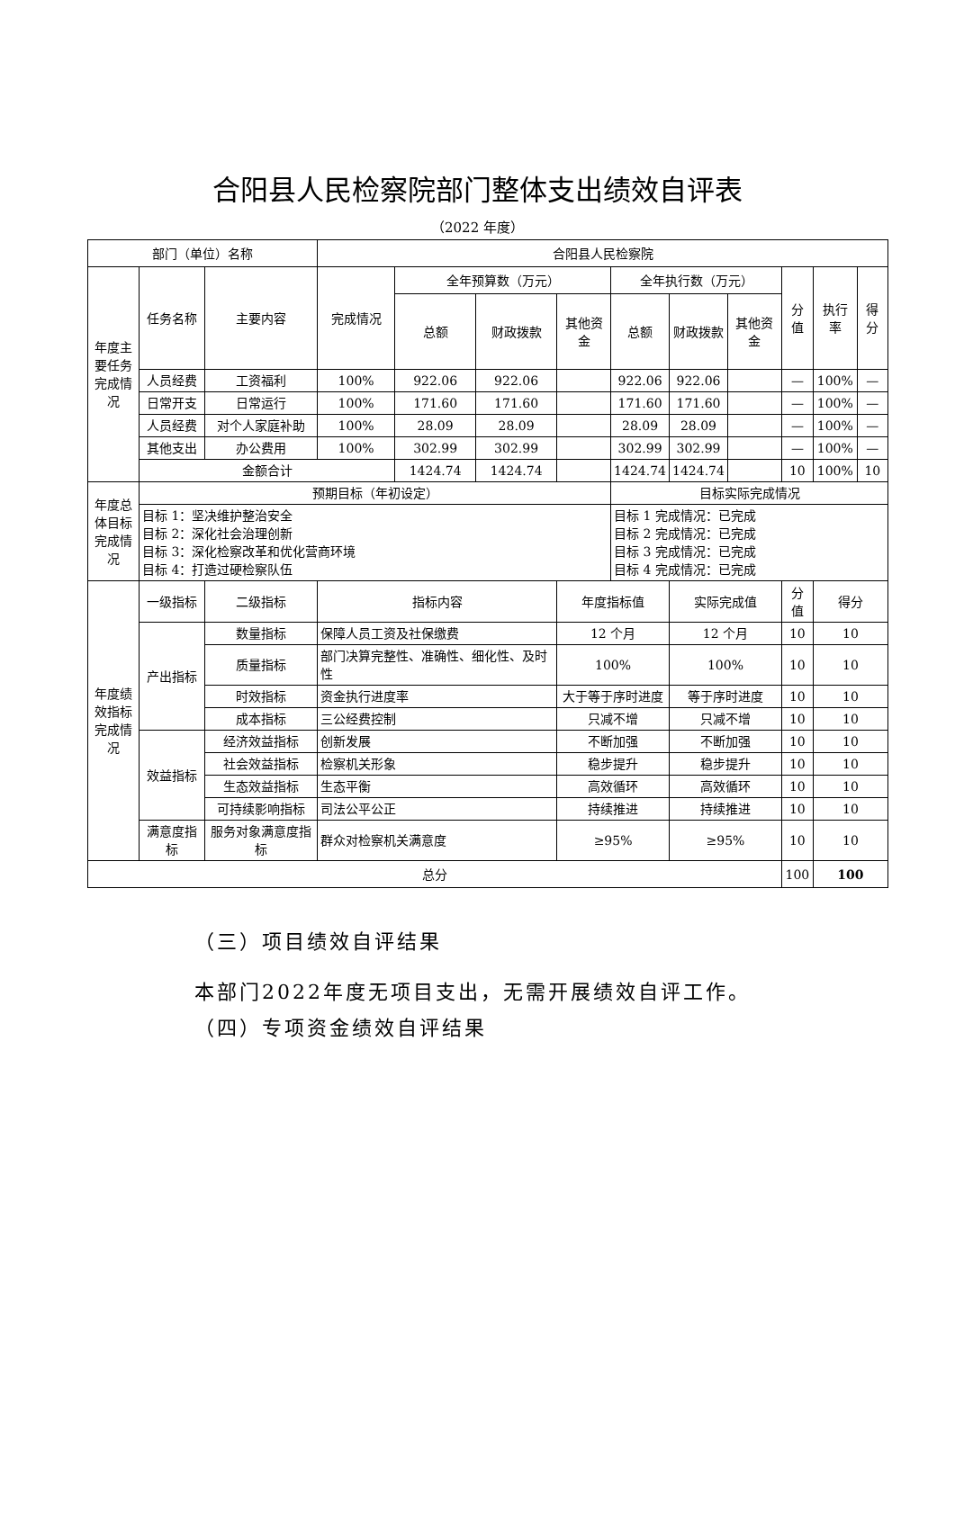合阳县人民检察院部门整体支出绩效自评表
（2022 年度）
| 部门（单位）名称 | | | 合阳县人民检察院 | | | | | | | | | |
| 年度主要任务完成情况 | 任务名称 | 主要内容 | 完成情况 | 全年预算数（万元） | | | 全年执行数（万元） | | | 分值 | 执行率 | 得分 |
| | | | | 总额 | 财政拨款 | 其他资金 | 总额 | 财政拨款 | 其他资金 | | | |
| | 人员经费 | 工资福利 | 100% | 922.06 | 922.06 | | 922.06 | 922.06 | | — | 100% | — |
| | 日常开支 | 日常运行 | 100% | 171.60 | 171.60 | | 171.60 | 171.60 | | — | 100% | — |
| | 人员经费 | 对个人家庭补助 | 100% | 28.09 | 28.09 | | 28.09 | 28.09 | | — | 100% | — |
| | 其他支出 | 办公费用 | 100% | 302.99 | 302.99 | | 302.99 | 302.99 | | — | 100% | — |
| | 金额合计 | | | 1424.74 | 1424.74 | | 1424.74 | 1424.74 | | 10 | 100% | 10 |
| 年度总体目标完成情况 | 预期目标（年初设定） | | | | | | 目标实际完成情况 | | | | | |
| | 目标 1：坚决维护整治安全 目标 2：深化社会治理创新 目标 3：深化检察改革和优化营商环境 目标 4：打造过硬检察队伍 | | | | | | 目标 1 完成情况：已完成 目标 2 完成情况：已完成 目标 3 完成情况：已完成 目标 4 完成情况：已完成 | | | | | |
| 年度绩效指标完成情况 | 一级指标 | 二级指标 | 指标内容 | | | 年度指标值 | | 实际完成值 | | 分值 | 得分 | |
| | 产出指标 | 数量指标 | 保障人员工资及社保缴费 | | | 12 个月 | | 12 个月 | | 10 | 10 | |
| | | 质量指标 | 部门决算完整性、准确性、细化性、及时性 | | | 100% | | 100% | | 10 | 10 | |
| | | 时效指标 | 资金执行进度率 | | | 大于等于序时进度 | | 等于序时进度 | | 10 | 10 | |
| | | 成本指标 | 三公经费控制 | | | 只减不增 | | 只减不增 | | 10 | 10 | |
| | 效益指标 | 经济效益指标 | 创新发展 | | | 不断加强 | | 不断加强 | | 10 | 10 | |
| | | 社会效益指标 | 检察机关形象 | | | 稳步提升 | | 稳步提升 | | 10 | 10 | |
| | | 生态效益指标 | 生态平衡 | | | 高效循环 | | 高效循环 | | 10 | 10 | |
| | | 可持续影响指标 | 司法公平公正 | | | 持续推进 | | 持续推进 | | 10 | 10 | |
| | 满意度指标 | 服务对象满意度指标 | 群众对检察机关满意度 | | | ≥95% | | ≥95% | | 10 | 10 | |
| 总分 | | | | | | | | | | 100 | 100 | |
（三）项目绩效自评结果
本部门2022年度无项目支出，无需开展绩效自评工作。
（四）专项资金绩效自评结果